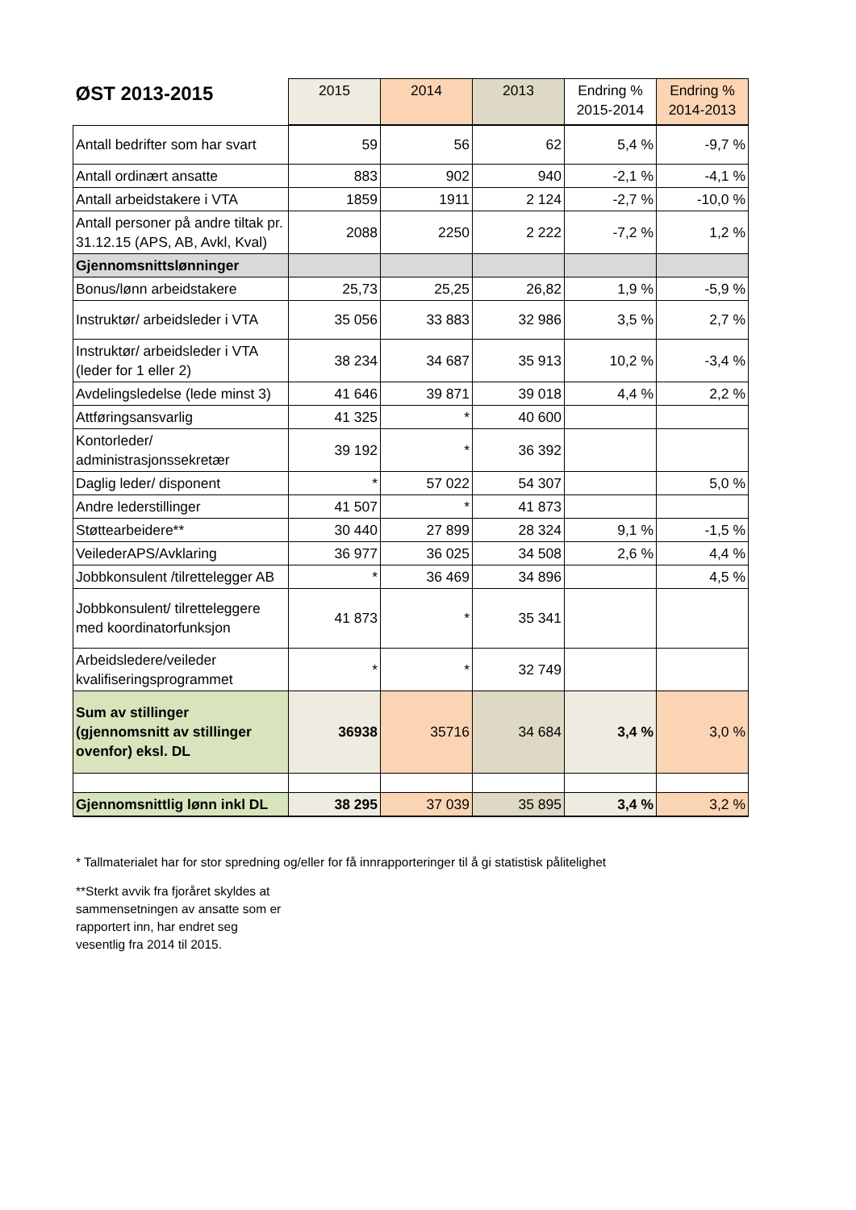| ØST 2013-2015 | 2015 | 2014 | 2013 | Endring % 2015-2014 | Endring % 2014-2013 |
| --- | --- | --- | --- | --- | --- |
| Antall bedrifter som har svart | 59 | 56 | 62 | 5,4 % | -9,7 % |
| Antall ordinært ansatte | 883 | 902 | 940 | -2,1 % | -4,1 % |
| Antall arbeidstakere i VTA | 1859 | 1911 | 2 124 | -2,7 % | -10,0 % |
| Antall personer på andre tiltak pr. 31.12.15 (APS, AB, Avkl, Kval) | 2088 | 2250 | 2 222 | -7,2 % | 1,2 % |
| Gjennomsnittslønninger | | | | | |
| Bonus/lønn arbeidstakere | 25,73 | 25,25 | 26,82 | 1,9 % | -5,9 % |
| Instruktør/ arbeidsleder i VTA | 35 056 | 33 883 | 32 986 | 3,5 % | 2,7 % |
| Instruktør/ arbeidsleder i VTA (leder for 1 eller 2) | 38 234 | 34 687 | 35 913 | 10,2 % | -3,4 % |
| Avdelingsledelse (lede minst 3) | 41 646 | 39 871 | 39 018 | 4,4 % | 2,2 % |
| Attføringsansvarlig | 41 325 | * | 40 600 | | |
| Kontorleder/ administrasjonssekretær | 39 192 | * | 36 392 | | |
| Daglig leder/ disponent | * | 57 022 | 54 307 | | 5,0 % |
| Andre lederstillinger | 41 507 | * | 41 873 | | |
| Støttearbeidere** | 30 440 | 27 899 | 28 324 | 9,1 % | -1,5 % |
| VeilederAPS/Avklaring | 36 977 | 36 025 | 34 508 | 2,6 % | 4,4 % |
| Jobbkonsulent /tilrettelegger AB | * | 36 469 | 34 896 | | 4,5 % |
| Jobbkonsulent/ tilretteleggere med koordinatorfunksjon | 41 873 | * | 35 341 | | |
| Arbeidsledere/veileder kvalifiseringsprogrammet | * | * | 32 749 | | |
| Sum av stillinger (gjennomsnitt av stillinger ovenfor) eksl. DL | 36938 | 35716 | 34 684 | 3,4 % | 3,0 % |
| Gjennomsnittlig lønn inkl DL | 38 295 | 37 039 | 35 895 | 3,4 % | 3,2 % |
* Tallmaterialet har for stor spredning og/eller for få innrapporteringer til å gi statistisk pålitelighet
**Sterkt avvik fra fjoråret skyldes at sammensetningen av ansatte som er rapportert inn, har endret seg vesentlig fra 2014 til 2015.